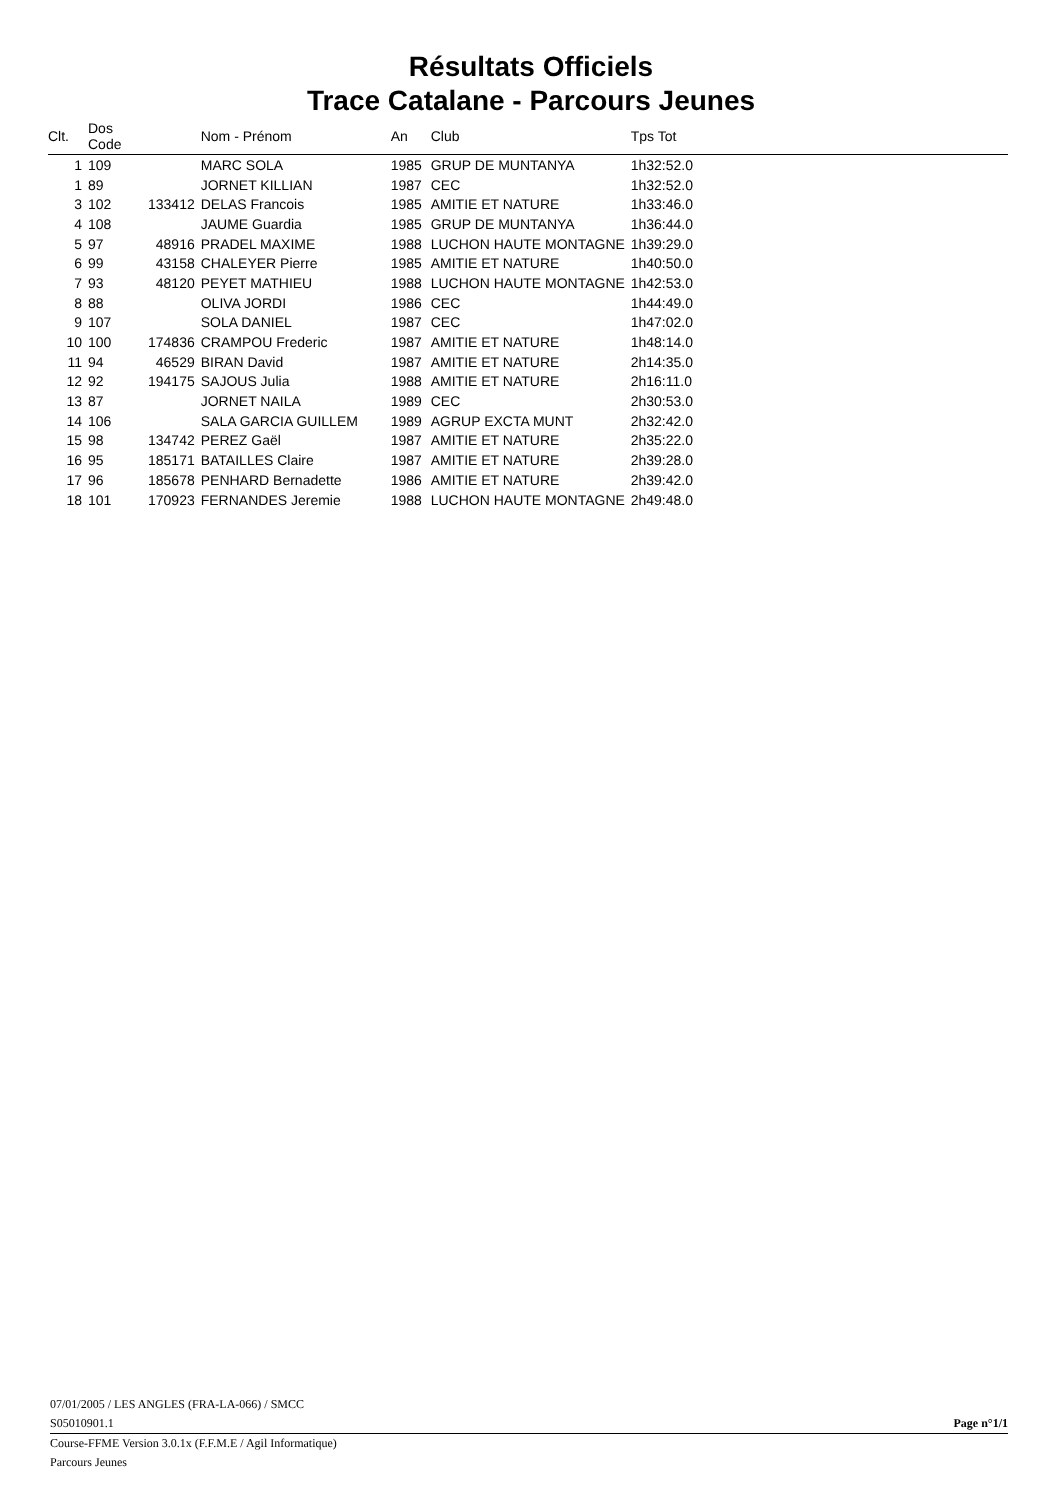Résultats Officiels
Trace Catalane - Parcours Jeunes
| Clt. | Dos Code | | Nom - Prénom | An | Club | Tps Tot |
| --- | --- | --- | --- | --- | --- | --- |
| 1 | 109 | | MARC SOLA | 1985 | GRUP DE MUNTANYA | 1h32:52.0 |
| 1 | 89 | | JORNET KILLIAN | 1987 | CEC | 1h32:52.0 |
| 3 | 102 | 133412 | DELAS Francois | 1985 | AMITIE ET NATURE | 1h33:46.0 |
| 4 | 108 | | JAUME Guardia | 1985 | GRUP DE MUNTANYA | 1h36:44.0 |
| 5 | 97 | 48916 | PRADEL MAXIME | 1988 | LUCHON HAUTE MONTAGNE | 1h39:29.0 |
| 6 | 99 | 43158 | CHALEYER Pierre | 1985 | AMITIE ET NATURE | 1h40:50.0 |
| 7 | 93 | 48120 | PEYET MATHIEU | 1988 | LUCHON HAUTE MONTAGNE | 1h42:53.0 |
| 8 | 88 | | OLIVA JORDI | 1986 | CEC | 1h44:49.0 |
| 9 | 107 | | SOLA DANIEL | 1987 | CEC | 1h47:02.0 |
| 10 | 100 | 174836 | CRAMPOU Frederic | 1987 | AMITIE ET NATURE | 1h48:14.0 |
| 11 | 94 | 46529 | BIRAN David | 1987 | AMITIE ET NATURE | 2h14:35.0 |
| 12 | 92 | 194175 | SAJOUS Julia | 1988 | AMITIE ET NATURE | 2h16:11.0 |
| 13 | 87 | | JORNET NAILA | 1989 | CEC | 2h30:53.0 |
| 14 | 106 | | SALA GARCIA GUILLEM | 1989 | AGRUP EXCTA MUNT | 2h32:42.0 |
| 15 | 98 | 134742 | PEREZ Gaël | 1987 | AMITIE ET NATURE | 2h35:22.0 |
| 16 | 95 | 185171 | BATAILLES Claire | 1987 | AMITIE ET NATURE | 2h39:28.0 |
| 17 | 96 | 185678 | PENHARD Bernadette | 1986 | AMITIE ET NATURE | 2h39:42.0 |
| 18 | 101 | 170923 | FERNANDES Jeremie | 1988 | LUCHON HAUTE MONTAGNE | 2h49:48.0 |
07/01/2005 / LES ANGLES (FRA-LA-066) / SMCC
S05010901.1 Page n°1/1
Course-FFME Version 3.0.1x (F.F.M.E / Agil Informatique)
Parcours Jeunes